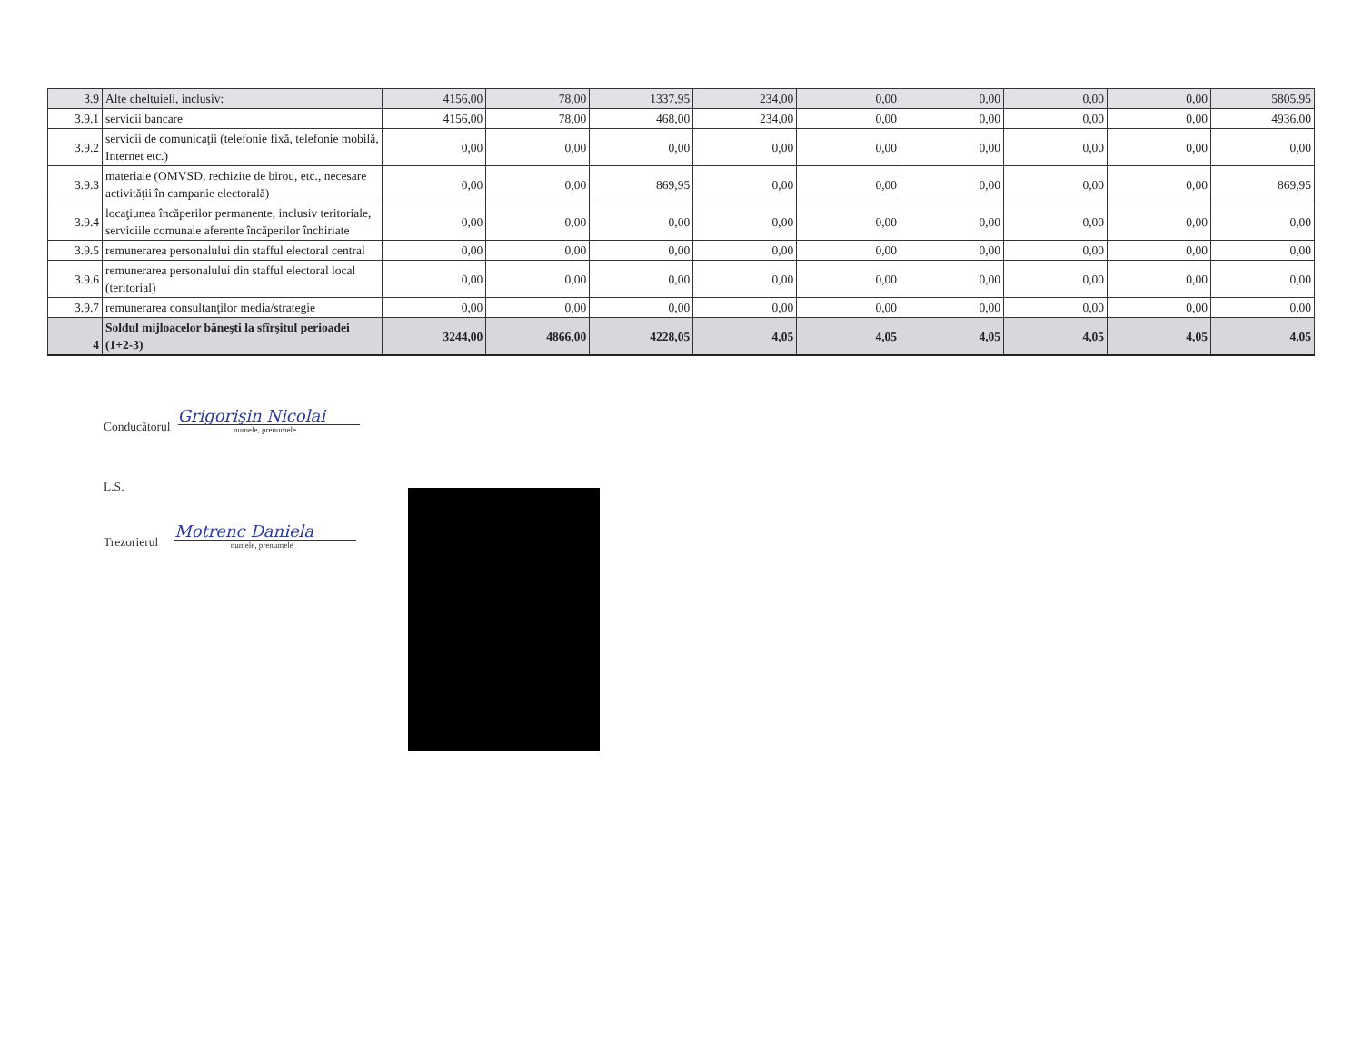| 3.9 | Alte cheltuieli, inclusiv: | 4156,00 | 78,00 | 1337,95 | 234,00 | 0,00 | 0,00 | 0,00 | 0,00 | 5805,95 |
| 3.9.1 | servicii bancare | 4156,00 | 78,00 | 468,00 | 234,00 | 0,00 | 0,00 | 0,00 | 0,00 | 4936,00 |
| 3.9.2 | servicii de comunicaţii (telefonie fixă, telefonie mobilă, Internet etc.) | 0,00 | 0,00 | 0,00 | 0,00 | 0,00 | 0,00 | 0,00 | 0,00 | 0,00 |
| 3.9.3 | materiale (OMVSD, rechizite de birou, etc., necesare activităţii în campanie electorală) | 0,00 | 0,00 | 869,95 | 0,00 | 0,00 | 0,00 | 0,00 | 0,00 | 869,95 |
| 3.9.4 | locaţiunea încăperilor permanente, inclusiv teritoriale, serviciile comunale aferente încăperilor închiriate | 0,00 | 0,00 | 0,00 | 0,00 | 0,00 | 0,00 | 0,00 | 0,00 | 0,00 |
| 3.9.5 | remunerarea personalului din stafful electoral central | 0,00 | 0,00 | 0,00 | 0,00 | 0,00 | 0,00 | 0,00 | 0,00 | 0,00 |
| 3.9.6 | remunerarea personalului din stafful electoral local (teritorial) | 0,00 | 0,00 | 0,00 | 0,00 | 0,00 | 0,00 | 0,00 | 0,00 | 0,00 |
| 3.9.7 | remunerarea consultanţilor media/strategie | 0,00 | 0,00 | 0,00 | 0,00 | 0,00 | 0,00 | 0,00 | 0,00 | 0,00 |
| 4 | Soldul mijloacelor băneşti la sfîrşitul perioadei (1+2-3) | 3244,00 | 4866,00 | 4228,05 | 4,05 | 4,05 | 4,05 | 4,05 | 4,05 | 4,05 |
Conducătorul
Grigorişin Nicolai
numele, prenumele
L.S.
Trezorierul
Motrenc Daniela
numele, prenumele